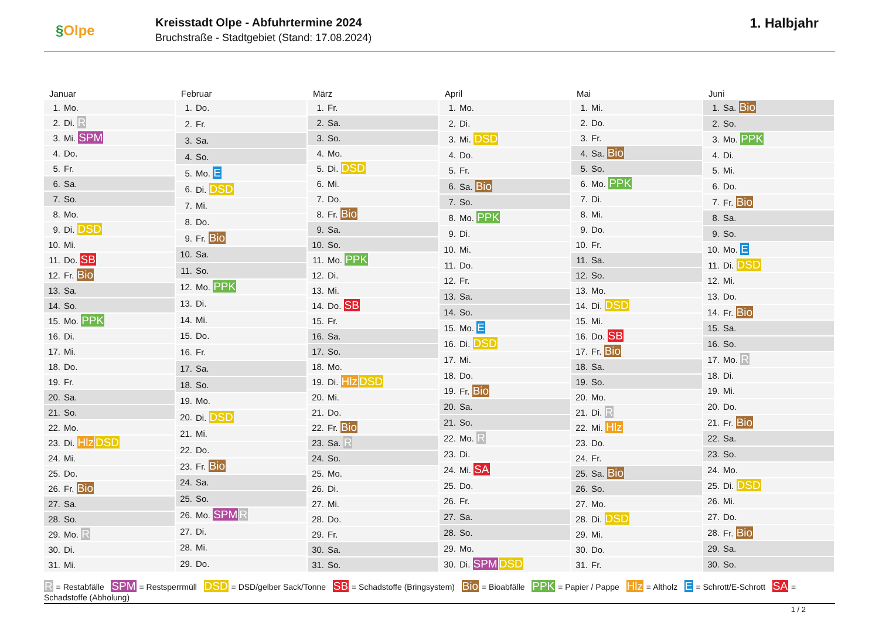§Olpe
Kreisstadt Olpe - Abfuhrtermine 2024
Bruchstraße - Stadtgebiet (Stand: 17.08.2024)
1. Halbjahr
Januar
| 1. | Mo. |
| 2. | Di. R |
| 3. | Mi. SPM |
| 4. | Do. |
| 5. | Fr. |
| 6. | Sa. |
| 7. | So. |
| 8. | Mo. |
| 9. | Di. DSD |
| 10. | Mi. |
| 11. | Do. SB |
| 12. | Fr. Bio |
| 13. | Sa. |
| 14. | So. |
| 15. | Mo. PPK |
| 16. | Di. |
| 17. | Mi. |
| 18. | Do. |
| 19. | Fr. |
| 20. | Sa. |
| 21. | So. |
| 22. | Mo. |
| 23. | Di. Hlz DSD |
| 24. | Mi. |
| 25. | Do. |
| 26. | Fr. Bio |
| 27. | Sa. |
| 28. | So. |
| 29. | Mo. R |
| 30. | Di. |
| 31. | Mi. |
Februar
| 1. | Do. |
| 2. | Fr. |
| 3. | Sa. |
| 4. | So. |
| 5. | Mo. E |
| 6. | Di. DSD |
| 7. | Mi. |
| 8. | Do. |
| 9. | Fr. Bio |
| 10. | Sa. |
| 11. | So. |
| 12. | Mo. PPK |
| 13. | Di. |
| 14. | Mi. |
| 15. | Do. |
| 16. | Fr. |
| 17. | Sa. |
| 18. | So. |
| 19. | Mo. |
| 20. | Di. DSD |
| 21. | Mi. |
| 22. | Do. |
| 23. | Fr. Bio |
| 24. | Sa. |
| 25. | So. |
| 26. | Mo. SPM R |
| 27. | Di. |
| 28. | Mi. |
| 29. | Do. |
März
| 1. | Fr. |
| 2. | Sa. |
| 3. | So. |
| 4. | Mo. |
| 5. | Di. DSD |
| 6. | Mi. |
| 7. | Do. |
| 8. | Fr. Bio |
| 9. | Sa. |
| 10. | So. |
| 11. | Mo. PPK |
| 12. | Di. |
| 13. | Mi. |
| 14. | Do. SB |
| 15. | Fr. |
| 16. | Sa. |
| 17. | So. |
| 18. | Mo. |
| 19. | Di. Hlz DSD |
| 20. | Mi. |
| 21. | Do. |
| 22. | Fr. Bio |
| 23. | Sa. R |
| 24. | So. |
| 25. | Mo. |
| 26. | Di. |
| 27. | Mi. |
| 28. | Do. |
| 29. | Fr. |
| 30. | Sa. |
| 31. | So. |
April
| 1. | Mo. |
| 2. | Di. |
| 3. | Mi. DSD |
| 4. | Do. |
| 5. | Fr. |
| 6. | Sa. Bio |
| 7. | So. |
| 8. | Mo. PPK |
| 9. | Di. |
| 10. | Mi. |
| 11. | Do. |
| 12. | Fr. |
| 13. | Sa. |
| 14. | So. |
| 15. | Mo. E |
| 16. | Di. DSD |
| 17. | Mi. |
| 18. | Do. |
| 19. | Fr. Bio |
| 20. | Sa. |
| 21. | So. |
| 22. | Mo. R |
| 23. | Di. |
| 24. | Mi. SA |
| 25. | Do. |
| 26. | Fr. |
| 27. | Sa. |
| 28. | So. |
| 29. | Mo. |
| 30. | Di. SPM DSD |
Mai
| 1. | Mi. |
| 2. | Do. |
| 3. | Fr. |
| 4. | Sa. Bio |
| 5. | So. |
| 6. | Mo. PPK |
| 7. | Di. |
| 8. | Mi. |
| 9. | Do. |
| 10. | Fr. |
| 11. | Sa. |
| 12. | So. |
| 13. | Mo. |
| 14. | Di. DSD |
| 15. | Mi. |
| 16. | Do. SB |
| 17. | Fr. Bio |
| 18. | Sa. |
| 19. | So. |
| 20. | Mo. |
| 21. | Di. R |
| 22. | Mi. Hlz |
| 23. | Do. |
| 24. | Fr. |
| 25. | Sa. Bio |
| 26. | So. |
| 27. | Mo. |
| 28. | Di. DSD |
| 29. | Mi. |
| 30. | Do. |
| 31. | Fr. |
Juni
| 1. | Sa. Bio |
| 2. | So. |
| 3. | Mo. PPK |
| 4. | Di. |
| 5. | Mi. |
| 6. | Do. |
| 7. | Fr. Bio |
| 8. | Sa. |
| 9. | So. |
| 10. | Mo. E |
| 11. | Di. DSD |
| 12. | Mi. |
| 13. | Do. |
| 14. | Fr. Bio |
| 15. | Sa. |
| 16. | So. |
| 17. | Mo. R |
| 18. | Di. |
| 19. | Mi. |
| 20. | Do. |
| 21. | Fr. Bio |
| 22. | Sa. |
| 23. | So. |
| 24. | Mo. |
| 25. | Di. DSD |
| 26. | Mi. |
| 27. | Do. |
| 28. | Fr. Bio |
| 29. | Sa. |
| 30. | So. |
R = Restabfälle SPM = Restsperrmüll DSD = DSD/gelber Sack/Tonne SB = Schadstoffe (Bringsystem) Bio = Bioabfälle PPK = Papier / Pappe Hlz = Altholz E = Schrott/E-Schrott SA = Schadstoffe (Abholung)
1 / 2